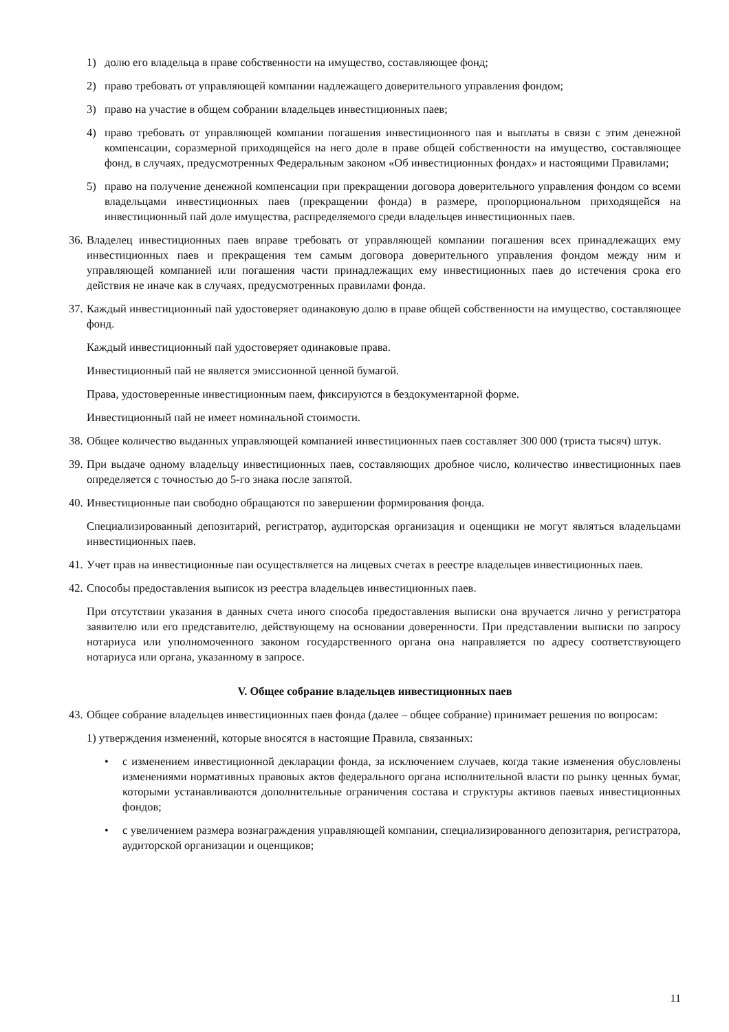1) долю его владельца в праве собственности на имущество, составляющее фонд;
2) право требовать от управляющей компании надлежащего доверительного управления фондом;
3) право на участие в общем собрании владельцев инвестиционных паев;
4) право требовать от управляющей компании погашения инвестиционного пая и выплаты в связи с этим денежной компенсации, соразмерной приходящейся на него доле в праве общей собственности на имущество, составляющее фонд, в случаях, предусмотренных Федеральным законом «Об инвестиционных фондах» и настоящими Правилами;
5) право на получение денежной компенсации при прекращении договора доверительного управления фондом со всеми владельцами инвестиционных паев (прекращении фонда) в размере, пропорциональном приходящейся на инвестиционный пай доле имущества, распределяемого среди владельцев инвестиционных паев.
36. Владелец инвестиционных паев вправе требовать от управляющей компании погашения всех принадлежащих ему инвестиционных паев и прекращения тем самым договора доверительного управления фондом между ним и управляющей компанией или погашения части принадлежащих ему инвестиционных паев до истечения срока его действия не иначе как в случаях, предусмотренных правилами фонда.
37. Каждый инвестиционный пай удостоверяет одинаковую долю в праве общей собственности на имущество, составляющее фонд.
Каждый инвестиционный пай удостоверяет одинаковые права.
Инвестиционный пай не является эмиссионной ценной бумагой.
Права, удостоверенные инвестиционным паем, фиксируются в бездокументарной форме.
Инвестиционный пай не имеет номинальной стоимости.
38. Общее количество выданных управляющей компанией инвестиционных паев составляет 300 000 (триста тысяч) штук.
39. При выдаче одному владельцу инвестиционных паев, составляющих дробное число, количество инвестиционных паев определяется с точностью до 5-го знака после запятой.
40. Инвестиционные паи свободно обращаются по завершении формирования фонда.
Специализированный депозитарий, регистратор, аудиторская организация и оценщики не могут являться владельцами инвестиционных паев.
41. Учет прав на инвестиционные паи осуществляется на лицевых счетах в реестре владельцев инвестиционных паев.
42. Способы предоставления выписок из реестра владельцев инвестиционных паев.
При отсутствии указания в данных счета иного способа предоставления выписки она вручается лично у регистратора заявителю или его представителю, действующему на основании доверенности. При представлении выписки по запросу нотариуса или уполномоченного законом государственного органа она направляется по адресу соответствующего нотариуса или органа, указанному в запросе.
V. Общее собрание владельцев инвестиционных паев
43. Общее собрание владельцев инвестиционных паев фонда (далее – общее собрание) принимает решения по вопросам:
1) утверждения изменений, которые вносятся в настоящие Правила, связанных:
• с изменением инвестиционной декларации фонда, за исключением случаев, когда такие изменения обусловлены изменениями нормативных правовых актов федерального органа исполнительной власти по рынку ценных бумаг, которыми устанавливаются дополнительные ограничения состава и структуры активов паевых инвестиционных фондов;
• с увеличением размера вознаграждения управляющей компании, специализированного депозитария, регистратора, аудиторской организации и оценщиков;
11